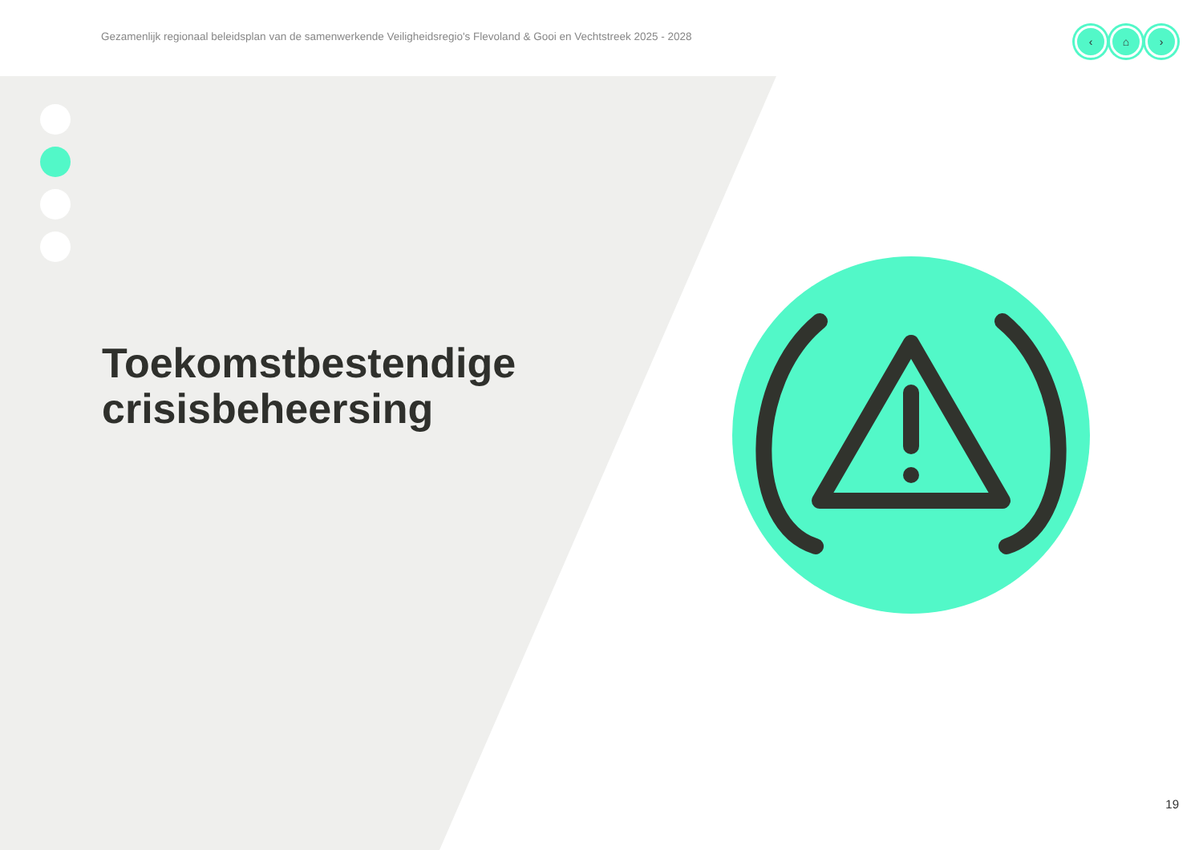Gezamenlijk regionaal beleidsplan van de samenwerkende Veiligheidsregio's Flevoland & Gooi en Vechtstreek 2025 - 2028
‹ ⌂ ›
Toekomstbestendige
crisisbeheersing
19